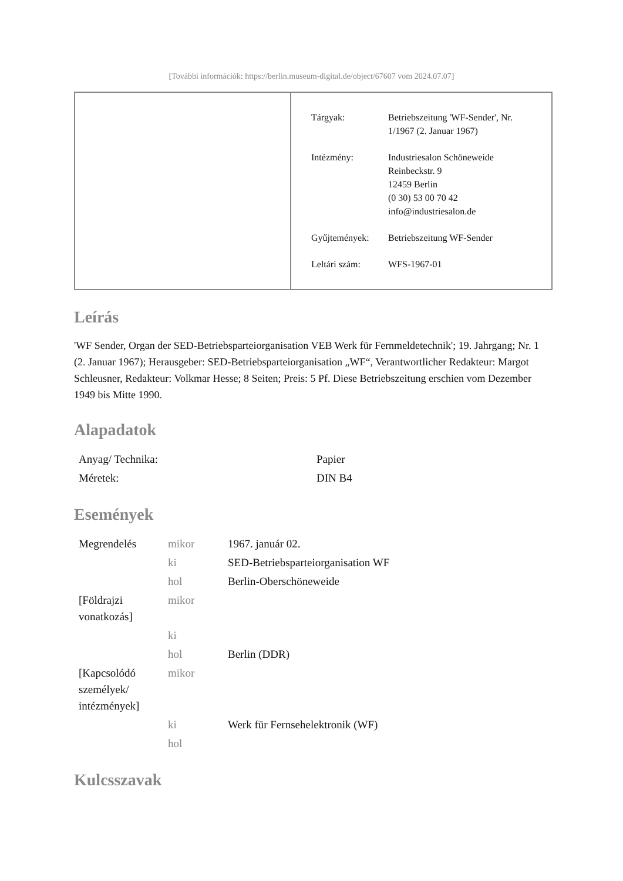[További információk: https://berlin.museum-digital.de/object/67607 vom 2024.07.07]
| Tárgyak: | Betriebszeitung 'WF-Sender', Nr. 1/1967 (2. Januar 1967) |
| Intézmény: | Industriesalon Schöneweide Reinbeckstr. 9 12459 Berlin (0 30) 53 00 70 42 info@industriesalon.de |
| Gyűjtemények: | Betriebszeitung WF-Sender |
| Leltári szám: | WFS-1967-01 |
Leírás
'WF Sender, Organ der SED-Betriebsparteiorganisation VEB Werk für Fernmeldetechnik'; 19. Jahrgang; Nr. 1 (2. Januar 1967); Herausgeber: SED-Betriebsparteiorganisation „WF“, Verantwortlicher Redakteur: Margot Schleusner, Redakteur: Volkmar Hesse; 8 Seiten; Preis: 5 Pf. Diese Betriebszeitung erschien vom Dezember 1949 bis Mitte 1990.
Alapadatok
| Anyag/ Technika: | Papier |
| Méretek: | DIN B4 |
Események
| Megrendelés | mikor | 1967. január 02. |
| | ki | SED-Betriebsparteiorganisation WF |
| | hol | Berlin-Oberschöneweide |
| [Földrajzi vonatkozás] | mikor | |
| | ki | |
| | hol | Berlin (DDR) |
| [Kapcsolódó személyek/ intézmények] | mikor | |
| | ki | Werk für Fernsehelektronik (WF) |
| | hol | |
Kulcsszavak